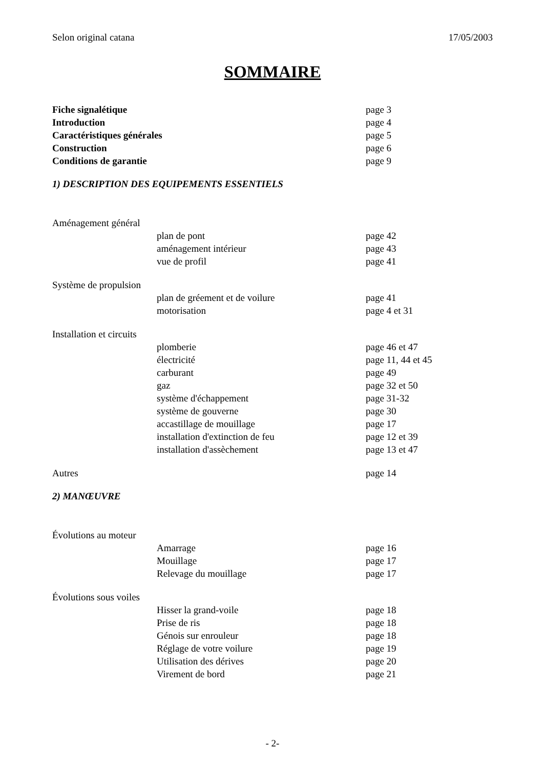Selon original catana 17/05/2003
SOMMAIRE
Fiche signalétique page 3
Introduction page 4
Caractéristiques générales page 5
Construction page 6
Conditions de garantie page 9
1) DESCRIPTION DES EQUIPEMENTS ESSENTIELS
Aménagement général
plan de pont page 42
aménagement intérieur page 43
vue de profil page 41
Système de propulsion
plan de gréement et de voilure page 41
motorisation page 4 et 31
Installation et circuits
plomberie page 46 et 47
électricité page 11, 44 et 45
carburant page 49
gaz page 32 et 50
système d'échappement page 31-32
système de gouverne page 30
accastillage de mouillage page 17
installation d'extinction de feu page 12 et 39
installation d'assèchement page 13 et 47
Autres page 14
2) MANŒUVRE
Évolutions au moteur
Amarrage page 16
Mouillage page 17
Relevage du mouillage page 17
Évolutions sous voiles
Hisser la grand-voile page 18
Prise de ris page 18
Génois sur enrouleur page 18
Réglage de votre voilure page 19
Utilisation des dérives page 20
Virement de bord page 21
- 2-